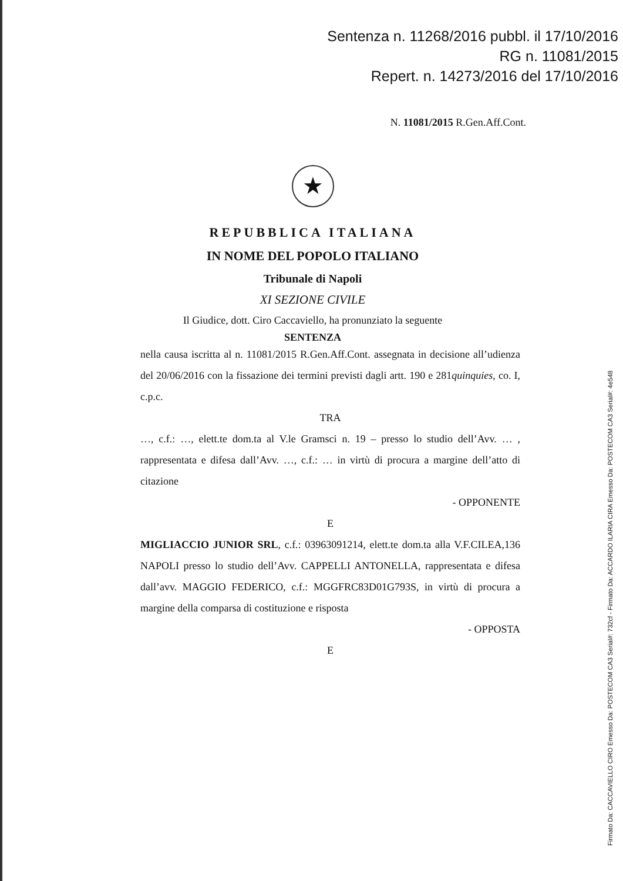Sentenza n. 11268/2016 pubbl. il 17/10/2016
RG n. 11081/2015
Repert. n. 14273/2016 del 17/10/2016
N. 11081/2015 R.Gen.Aff.Cont.
★
REPUBBLICA ITALIANA
IN NOME DEL POPOLO ITALIANO
Tribunale di Napoli
XI SEZIONE CIVILE
Il Giudice, dott. Ciro Caccaviello, ha pronunziato la seguente
SENTENZA
nella causa iscritta al n. 11081/2015 R.Gen.Aff.Cont. assegnata in decisione all’udienza del 20/06/2016 con la fissazione dei termini previsti dagli artt. 190 e 281quinquies, co. I, c.p.c.
TRA
…, c.f.: …, elett.te dom.ta al V.le Gramsci n. 19 – presso lo studio dell’Avv. … , rappresentata e difesa dall’Avv. …, c.f.: … in virtù di procura a margine dell’atto di citazione
- OPPONENTE
E
MIGLIACCIO JUNIOR SRL, c.f.: 03963091214, elett.te dom.ta alla V.F.CILEA,136 NAPOLI presso lo studio dell’Avv. CAPPELLI ANTONELLA, rappresentata e difesa dall’avv. MAGGIO FEDERICO, c.f.: MGGFRC83D01G793S, in virtù di procura a margine della comparsa di costituzione e risposta
- OPPOSTA
E
Firmato Da: CACCAVIELLO CIRO Emesso Da: POSTECOM CA3 Serial#: 732cf - Firmato Da: ACCARDO ILARIA CIRA Emesso Da: POSTECOM CA3 Serial#: 4e548